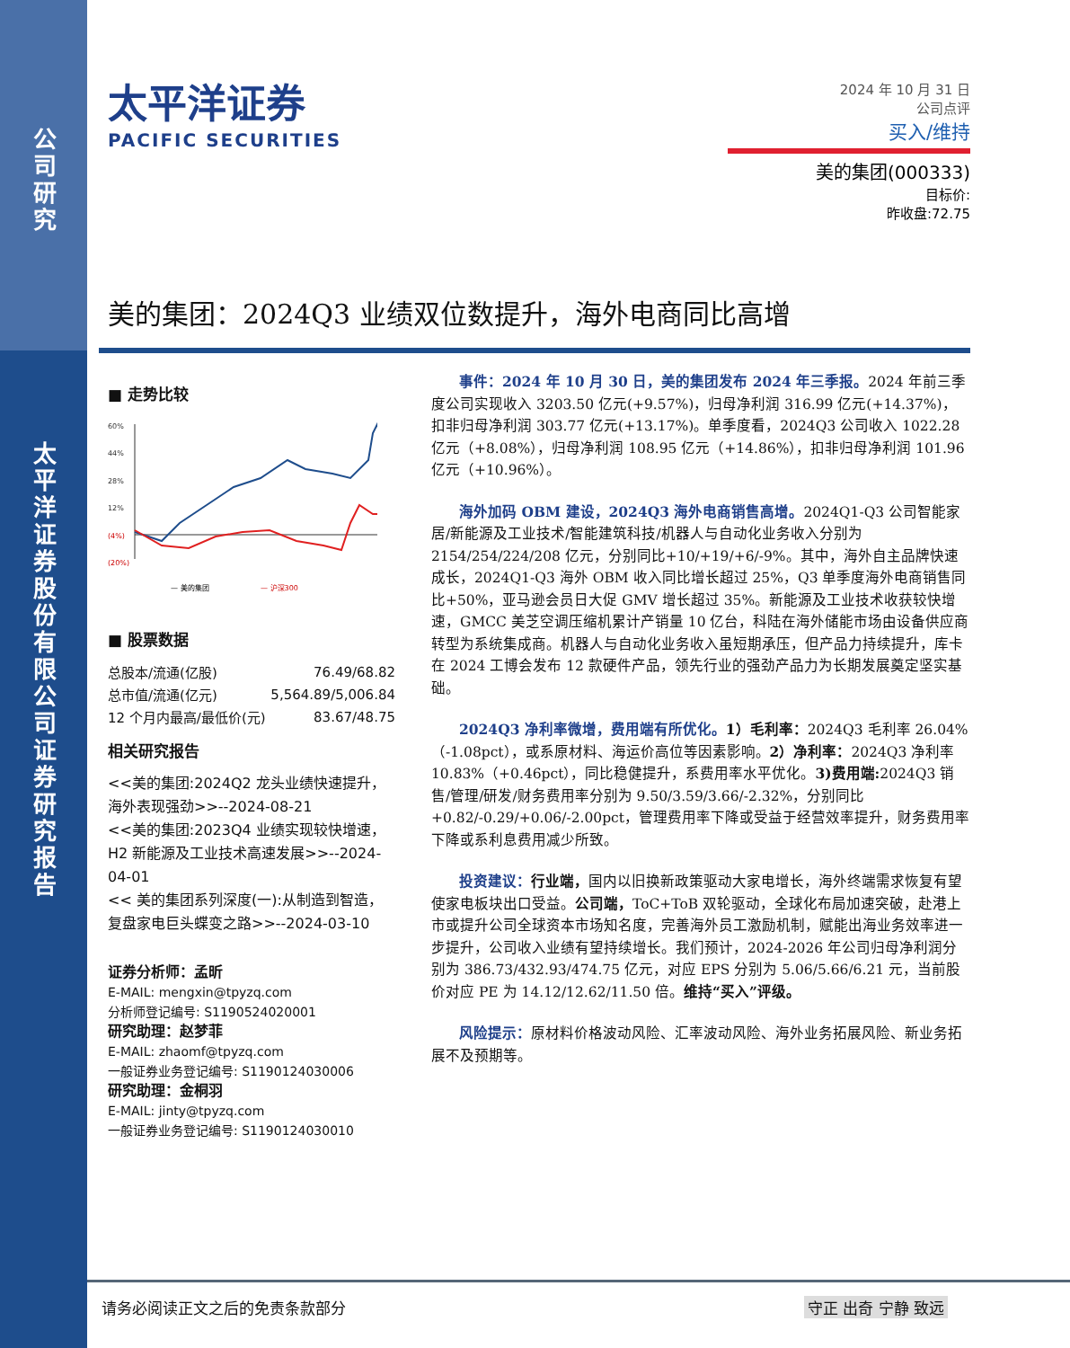公
司
研
究
太
平
洋
证
券
股
份
有
限
公
司
证
券
研
究
报
告
太平洋证券
PACIFIC SECURITIES
2024 年 10 月 31 日
公司点评
买入/维持
美的集团(000333)
目标价:
昨收盘:72.75
美的集团：2024Q3 业绩双位数提升，海外电商同比高增
■ 走势比较
60%
44%
28%
12%
(4%)
(20%)
— 美的集团
— 沪深300
■ 股票数据
| 总股本/流通(亿股) | 76.49/68.82 |
| 总市值/流通(亿元) | 5,564.89/5,006.84 |
| 12 个月内最高/最低价(元) | 83.67/48.75 |
相关研究报告
<<美的集团:2024Q2 龙头业绩快速提升，海外表现强劲>>--2024-08-21
<<美的集团:2023Q4 业绩实现较快增速，H2 新能源及工业技术高速发展>>--2024-04-01
<< 美的集团系列深度(一):从制造到智造，复盘家电巨头蝶变之路>>--2024-03-10
证券分析师：孟昕
E-MAIL: mengxin@tpyzq.com
分析师登记编号: S1190524020001
研究助理：赵梦菲
E-MAIL: zhaomf@tpyzq.com
一般证券业务登记编号: S1190124030006
研究助理：金桐羽
E-MAIL: jinty@tpyzq.com
一般证券业务登记编号: S1190124030010
事件：2024 年 10 月 30 日，美的集团发布 2024 年三季报。2024 年前三季度公司实现收入 3203.50 亿元(+9.57%)，归母净利润 316.99 亿元(+14.37%)，扣非归母净利润 303.77 亿元(+13.17%)。单季度看，2024Q3 公司收入 1022.28 亿元（+8.08%），归母净利润 108.95 亿元（+14.86%），扣非归母净利润 101.96 亿元（+10.96%）。
海外加码 OBM 建设，2024Q3 海外电商销售高增。2024Q1-Q3 公司智能家居/新能源及工业技术/智能建筑科技/机器人与自动化业务收入分别为 2154/254/224/208 亿元，分别同比+10/+19/+6/-9%。其中，海外自主品牌快速成长，2024Q1-Q3 海外 OBM 收入同比增长超过 25%，Q3 单季度海外电商销售同比+50%，亚马逊会员日大促 GMV 增长超过 35%。新能源及工业技术收获较快增速，GMCC 美芝空调压缩机累计产销量 10 亿台，科陆在海外储能市场由设备供应商转型为系统集成商。机器人与自动化业务收入虽短期承压，但产品力持续提升，库卡在 2024 工博会发布 12 款硬件产品，领先行业的强劲产品力为长期发展奠定坚实基础。
2024Q3 净利率微增，费用端有所优化。1）毛利率：2024Q3 毛利率 26.04%（-1.08pct），或系原材料、海运价高位等因素影响。2）净利率：2024Q3 净利率 10.83%（+0.46pct），同比稳健提升，系费用率水平优化。3)费用端: 2024Q3 销售/管理/研发/财务费用率分别为 9.50/3.59/3.66/-2.32%，分别同比+0.82/-0.29/+0.06/-2.00pct，管理费用率下降或受益于经营效率提升，财务费用率下降或系利息费用减少所致。
投资建议：行业端，国内以旧换新政策驱动大家电增长，海外终端需求恢复有望使家电板块出口受益。公司端，ToC+ToB 双轮驱动，全球化布局加速突破，赴港上市或提升公司全球资本市场知名度，完善海外员工激励机制，赋能出海业务效率进一步提升，公司收入业绩有望持续增长。我们预计，2024-2026 年公司归母净利润分别为 386.73/432.93/474.75 亿元，对应 EPS 分别为 5.06/5.66/6.21 元，当前股价对应 PE 为 14.12/12.62/11.50 倍。维持“买入”评级。
风险提示：原材料价格波动风险、汇率波动风险、海外业务拓展风险、新业务拓展不及预期等。
请务必阅读正文之后的免责条款部分 守正 出奇 宁静 致远